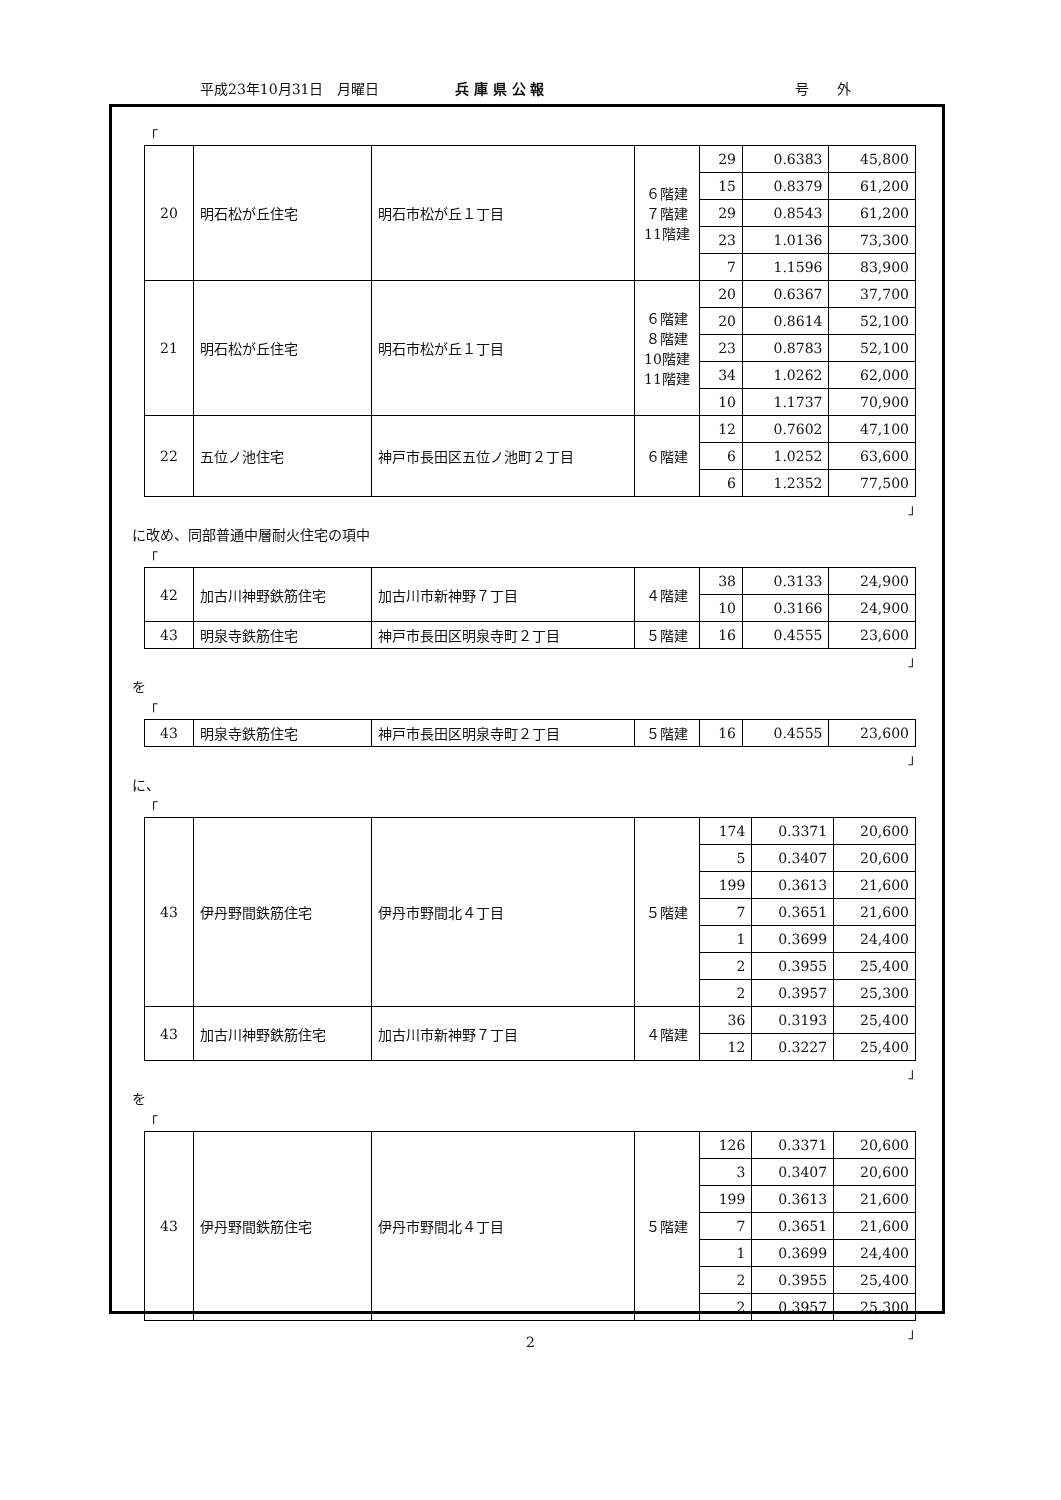平成23年10月31日　月曜日 兵 庫 県 公 報 号　　外
「
| 20 | 明石松が丘住宅 | 明石市松が丘１丁目 | ６階建 ７階建 11階建 | 29 | 0.6383 | 45,800 |
| | | | | 15 | 0.8379 | 61,200 |
| | | | | 29 | 0.8543 | 61,200 |
| | | | | 23 | 1.0136 | 73,300 |
| | | | | 7 | 1.1596 | 83,900 |
| 21 | 明石松が丘住宅 | 明石市松が丘１丁目 | ６階建 ８階建 10階建 11階建 | 20 | 0.6367 | 37,700 |
| | | | | 20 | 0.8614 | 52,100 |
| | | | | 23 | 0.8783 | 52,100 |
| | | | | 34 | 1.0262 | 62,000 |
| | | | | 10 | 1.1737 | 70,900 |
| 22 | 五位ノ池住宅 | 神戸市長田区五位ノ池町２丁目 | ６階建 | 12 | 0.7602 | 47,100 |
| | | | | 6 | 1.0252 | 63,600 |
| | | | | 6 | 1.2352 | 77,500 |
」
に改め、同部普通中層耐火住宅の項中
「
| 42 | 加古川神野鉄筋住宅 | 加古川市新神野７丁目 | ４階建 | 38 | 0.3133 | 24,900 |
| | | | | 10 | 0.3166 | 24,900 |
| 43 | 明泉寺鉄筋住宅 | 神戸市長田区明泉寺町２丁目 | ５階建 | 16 | 0.4555 | 23,600 |
」
を
「
| 43 | 明泉寺鉄筋住宅 | 神戸市長田区明泉寺町２丁目 | ５階建 | 16 | 0.4555 | 23,600 |
」
に、
「
| 43 | 伊丹野間鉄筋住宅 | 伊丹市野間北４丁目 | ５階建 | 174 | 0.3371 | 20,600 |
| | | | | 5 | 0.3407 | 20,600 |
| | | | | 199 | 0.3613 | 21,600 |
| | | | | 7 | 0.3651 | 21,600 |
| | | | | 1 | 0.3699 | 24,400 |
| | | | | 2 | 0.3955 | 25,400 |
| | | | | 2 | 0.3957 | 25,300 |
| 43 | 加古川神野鉄筋住宅 | 加古川市新神野７丁目 | ４階建 | 36 | 0.3193 | 25,400 |
| | | | | 12 | 0.3227 | 25,400 |
」
を
「
| 43 | 伊丹野間鉄筋住宅 | 伊丹市野間北４丁目 | ５階建 | 126 | 0.3371 | 20,600 |
| | | | | 3 | 0.3407 | 20,600 |
| | | | | 199 | 0.3613 | 21,600 |
| | | | | 7 | 0.3651 | 21,600 |
| | | | | 1 | 0.3699 | 24,400 |
| | | | | 2 | 0.3955 | 25,400 |
| | | | | 2 | 0.3957 | 25,300 |
」
2